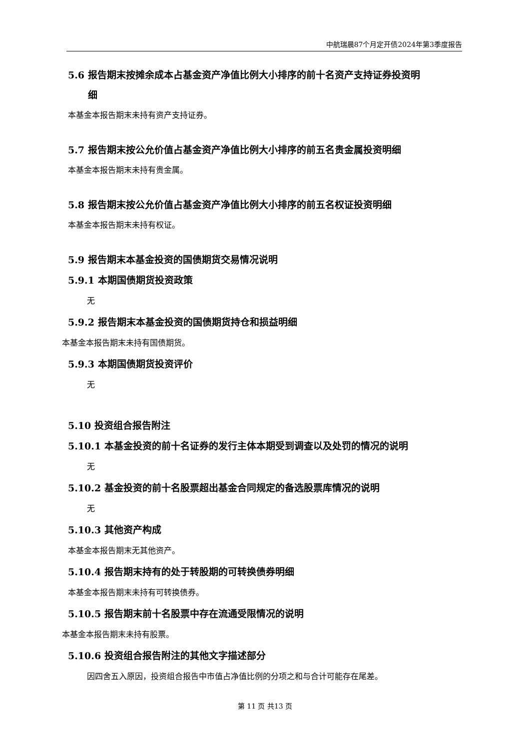中航瑞晨87个月定开债2024年第3季度报告
5.6 报告期末按摊余成本占基金资产净值比例大小排序的前十名资产支持证券投资明
细
本基金本报告期末未持有资产支持证券。
5.7 报告期末按公允价值占基金资产净值比例大小排序的前五名贵金属投资明细
本基金本报告期末未持有贵金属。
5.8 报告期末按公允价值占基金资产净值比例大小排序的前五名权证投资明细
本基金本报告期末未持有权证。
5.9 报告期末本基金投资的国债期货交易情况说明
5.9.1 本期国债期货投资政策
无
5.9.2 报告期末本基金投资的国债期货持仓和损益明细
本基金本报告期末未持有国债期货。
5.9.3 本期国债期货投资评价
无
5.10 投资组合报告附注
5.10.1 本基金投资的前十名证券的发行主体本期受到调查以及处罚的情况的说明
无
5.10.2 基金投资的前十名股票超出基金合同规定的备选股票库情况的说明
无
5.10.3 其他资产构成
本基金本报告期末无其他资产。
5.10.4 报告期末持有的处于转股期的可转换债券明细
本基金本报告期末未持有可转换债券。
5.10.5 报告期末前十名股票中存在流通受限情况的说明
本基金本报告期末未持有股票。
5.10.6 投资组合报告附注的其他文字描述部分
因四舍五入原因，投资组合报告中市值占净值比例的分项之和与合计可能存在尾差。
第 11 页 共13 页